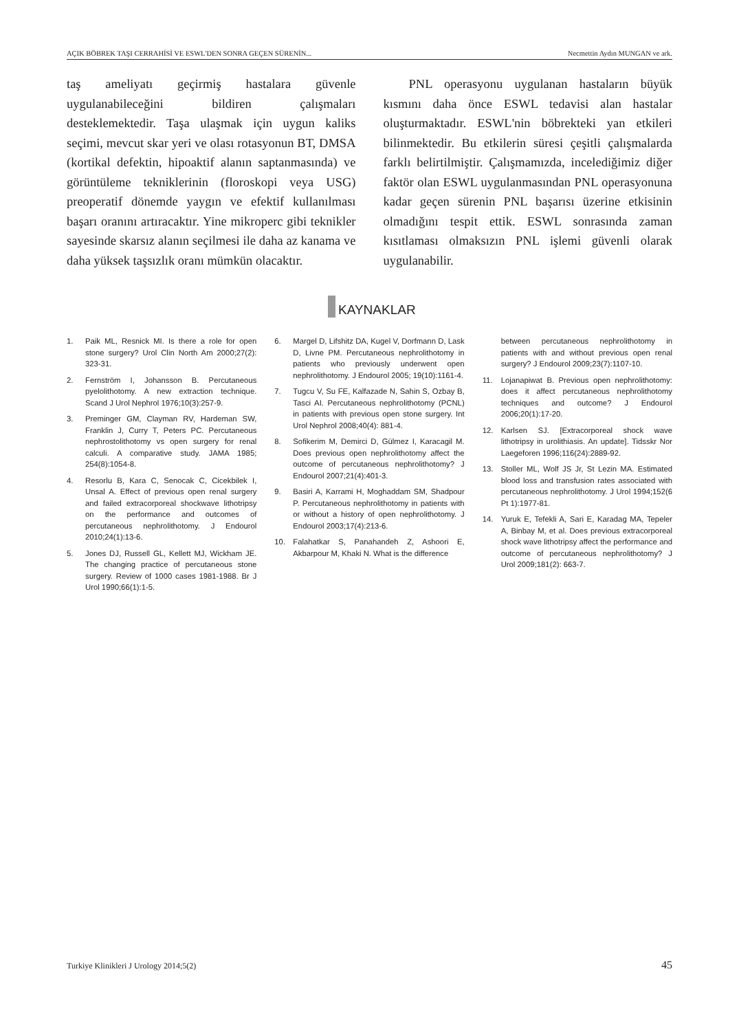AÇIK BÖBREK TAŞI CERRAHİSİ VE ESWL'DEN SONRA GEÇEN SÜRENİN... Necmettin Aydın MUNGAN ve ark.
taş ameliyatı geçirmiş hastalara güvenle uygulanabileceğini bildiren çalışmaları desteklemektedir. Taşa ulaşmak için uygun kaliks seçimi, mevcut skar yeri ve olası rotasyonun BT, DMSA (kortikal defektin, hipoaktif alanın saptanmasında) ve görüntüleme tekniklerinin (floroskopi veya USG) preoperatif dönemde yaygın ve efektif kullanılması başarı oranını artıracaktır. Yine mikroperc gibi teknikler sayesinde skarsız alanın seçilmesi ile daha az kanama ve daha yüksek taşsızlık oranı mümkün olacaktır.
  PNL operasyonu uygulanan hastaların büyük kısmını daha önce ESWL tedavisi alan hastalar oluşturmaktadır. ESWL'nin böbrekteki yan etkileri bilinmektedir. Bu etkilerin süresi çeşitli çalışmalarda farklı belirtilmiştir. Çalışmamızda, incelediğimiz diğer faktör olan ESWL uygulanmasından PNL operasyonuna kadar geçen sürenin PNL başarısı üzerine etkisinin olmadığını tespit ettik. ESWL sonrasında zaman kısıtlaması olmaksızın PNL işlemi güvenli olarak uygulanabilir.
KAYNAKLAR
1. Paik ML, Resnick MI. Is there a role for open stone surgery? Urol Clin North Am 2000;27(2): 323-31.
2. Fernström I, Johansson B. Percutaneous pyelolithotomy. A new extraction technique. Scand J Urol Nephrol 1976;10(3):257-9.
3. Preminger GM, Clayman RV, Hardeman SW, Franklin J, Curry T, Peters PC. Percutaneous nephrostolithotomy vs open surgery for renal calculi. A comparative study. JAMA 1985; 254(8):1054-8.
4. Resorlu B, Kara C, Senocak C, Cicekbilek I, Unsal A. Effect of previous open renal surgery and failed extracorporeal shockwave lithotripsy on the performance and outcomes of percutaneous nephrolithotomy. J Endourol 2010;24(1):13-6.
5. Jones DJ, Russell GL, Kellett MJ, Wickham JE. The changing practice of percutaneous stone surgery. Review of 1000 cases 1981-1988. Br J Urol 1990;66(1):1-5.
6. Margel D, Lifshitz DA, Kugel V, Dorfmann D, Lask D, Livne PM. Percutaneous nephrolithotomy in patients who previously underwent open nephrolithotomy. J Endourol 2005; 19(10):1161-4.
7. Tugcu V, Su FE, Kalfazade N, Sahin S, Ozbay B, Tasci AI. Percutaneous nephrolithotomy (PCNL) in patients with previous open stone surgery. Int Urol Nephrol 2008;40(4): 881-4.
8. Sofikerim M, Demirci D, Gülmez I, Karacagil M. Does previous open nephrolithotomy affect the outcome of percutaneous nephrolithotomy? J Endourol 2007;21(4):401-3.
9. Basiri A, Karrami H, Moghaddam SM, Shadpour P. Percutaneous nephrolithotomy in patients with or without a history of open nephrolithotomy. J Endourol 2003;17(4):213-6.
10. Falahatkar S, Panahandeh Z, Ashoori E, Akbarpour M, Khaki N. What is the difference
between percutaneous nephrolithotomy in patients with and without previous open renal surgery? J Endourol 2009;23(7):1107-10.
11. Lojanapiwat B. Previous open nephrolithotomy: does it affect percutaneous nephrolithotomy techniques and outcome? J Endourol 2006;20(1):17-20.
12. Karlsen SJ. [Extracorporeal shock wave lithotripsy in urolithiasis. An update]. Tidsskr Nor Laegeforen 1996;116(24):2889-92.
13. Stoller ML, Wolf JS Jr, St Lezin MA. Estimated blood loss and transfusion rates associated with percutaneous nephrolithotomy. J Urol 1994;152(6 Pt 1):1977-81.
14. Yuruk E, Tefekli A, Sari E, Karadag MA, Tepeler A, Binbay M, et al. Does previous extracorporeal shock wave lithotripsy affect the performance and outcome of percutaneous nephrolithotomy? J Urol 2009;181(2): 663-7.
Turkiye Klinikleri J Urology 2014;5(2) 45